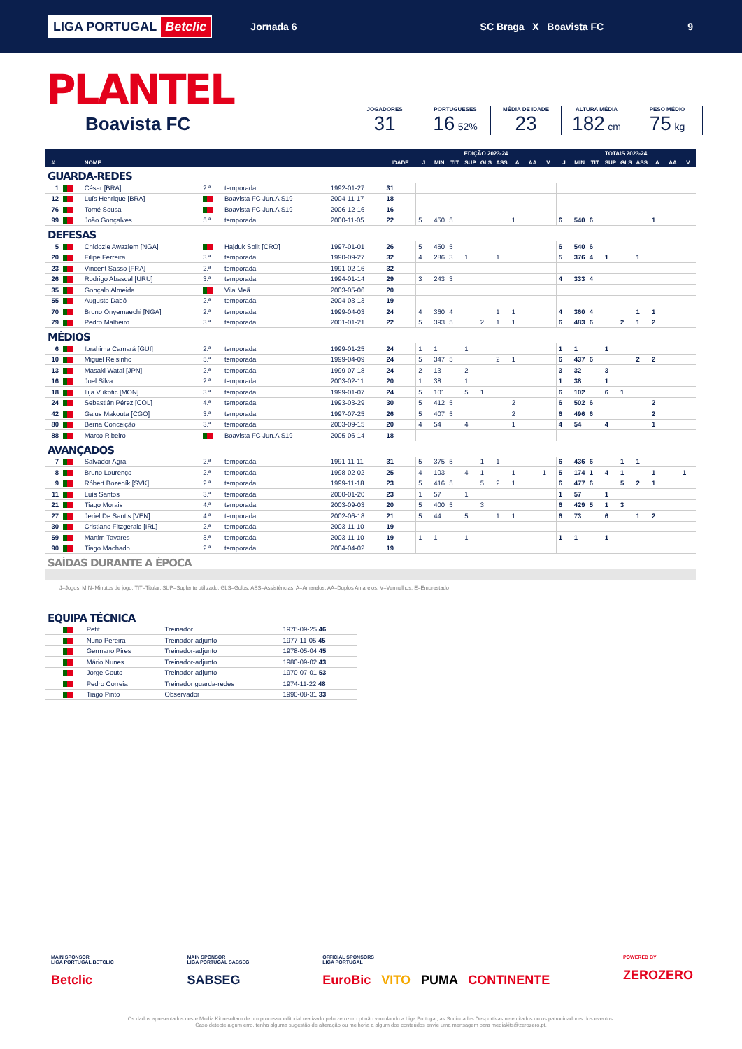LIGA PORTUGAL Betclic
Jornada 6 SC Braga X Boavista FC 9
PLANTEL
Boavista FC
JOGADORES
31
PORTUGUESES
16 52%
MÉDIA DE IDADE
23
ALTURA MÉDIA
182 cm
PESO MÉDIO
75 kg
| | | | | | | | EDIÇÃO 2023-24 | | | | | | | | | TOTAIS 2023-24 | | | | | | | | |
| --- | --- | --- | --- | --- | --- | --- | --- | --- | --- | --- | --- | --- | --- | --- | --- | --- | --- | --- | --- | --- | --- | --- | --- | --- |
| # | | NOME | | | | IDADE | J | MIN | TIT | SUP | GLS | ASS | A | AA | V | J | MIN | TIT | SUP | GLS | ASS | A | AA | V |
| GUARDA-REDES | | | | | | | | | | | | | | | | | | | | | | | | |
| 1 | | César [BRA] | 2.ª | temporada | 1992-01-27 | 31 | | | | | | | | | | | | | | | | | | |
| 12 | | Luís Henrique [BRA] | | Boavista FC Jun.A S19 | 2004-11-17 | 18 | | | | | | | | | | | | | | | | | | |
| 76 | | Tomé Sousa | | Boavista FC Jun.A S19 | 2006-12-16 | 16 | | | | | | | | | | | | | | | | | | |
| 99 | | João Gonçalves | 5.ª | temporada | 2000-11-05 | 22 | 5 | 450 | 5 | | | | 1 | | | 6 | 540 | 6 | | | | 1 | | |
| DEFESAS | | | | | | | | | | | | | | | | | | | | | | | | |
| 5 | | Chidozie Awaziem [NGA] | | Hajduk Split [CRO] | 1997-01-01 | 26 | 5 | 450 | 5 | | | | | | | 6 | 540 | 6 | | | | | | |
| 20 | | Filipe Ferreira | 3.ª | temporada | 1990-09-27 | 32 | 4 | 286 | 3 | 1 | | 1 | | | | 5 | 376 | 4 | 1 | | 1 | | | |
| 23 | | Vincent Sasso [FRA] | 2.ª | temporada | 1991-02-16 | 32 | | | | | | | | | | | | | | | | | | |
| 26 | | Rodrigo Abascal [URU] | 3.ª | temporada | 1994-01-14 | 29 | 3 | 243 | 3 | | | | | | | 4 | 333 | 4 | | | | | | |
| 35 | | Gonçalo Almeida | | Vila Meã | 2003-05-06 | 20 | | | | | | | | | | | | | | | | | | |
| 55 | | Augusto Dabó | 2.ª | temporada | 2004-03-13 | 19 | | | | | | | | | | | | | | | | | | |
| 70 | | Bruno Onyemaechi [NGA] | 2.ª | temporada | 1999-04-03 | 24 | 4 | 360 | 4 | | | 1 | 1 | | | 4 | 360 | 4 | | | 1 | 1 | | |
| 79 | | Pedro Malheiro | 3.ª | temporada | 2001-01-21 | 22 | 5 | 393 | 5 | | 2 | 1 | 1 | | | 6 | 483 | 6 | | 2 | 1 | 2 | | |
| MÉDIOS | | | | | | | | | | | | | | | | | | | | | | | | |
| 6 | | Ibrahima Camará [GUI] | 2.ª | temporada | 1999-01-25 | 24 | 1 | 1 | | 1 | | | | | | 1 | 1 | | 1 | | | | | |
| 10 | | Miguel Reisinho | 5.ª | temporada | 1999-04-09 | 24 | 5 | 347 | 5 | | | 2 | 1 | | | 6 | 437 | 6 | | | 2 | 2 | | |
| 13 | | Masaki Watai [JPN] | 2.ª | temporada | 1999-07-18 | 24 | 2 | 13 | | 2 | | | | | | 3 | 32 | | 3 | | | | | |
| 16 | | Joel Silva | 2.ª | temporada | 2003-02-11 | 20 | 1 | 38 | | 1 | | | | | | 1 | 38 | | 1 | | | | | |
| 18 | | Ilija Vukotic [MON] | 3.ª | temporada | 1999-01-07 | 24 | 5 | 101 | | 5 | 1 | | | | | 6 | 102 | | 6 | 1 | | | | |
| 24 | | Sebastián Pérez [COL] | 4.ª | temporada | 1993-03-29 | 30 | 5 | 412 | 5 | | | | 2 | | | 6 | 502 | 6 | | | | 2 | | |
| 42 | | Gaius Makouta [CGO] | 3.ª | temporada | 1997-07-25 | 26 | 5 | 407 | 5 | | | | 2 | | | 6 | 496 | 6 | | | | 2 | | |
| 80 | | Berna Conceição | 3.ª | temporada | 2003-09-15 | 20 | 4 | 54 | | 4 | | | 1 | | | 4 | 54 | | 4 | | | 1 | | |
| 88 | | Marco Ribeiro | | Boavista FC Jun.A S19 | 2005-06-14 | 18 | | | | | | | | | | | | | | | | | | |
| AVANÇADOS | | | | | | | | | | | | | | | | | | | | | | | | |
| 7 | | Salvador Agra | 2.ª | temporada | 1991-11-11 | 31 | 5 | 375 | 5 | | 1 | 1 | | | | 6 | 436 | 6 | | 1 | 1 | | | |
| 8 | | Bruno Lourenço | 2.ª | temporada | 1998-02-02 | 25 | 4 | 103 | | 4 | 1 | | 1 | | 1 | 5 | 174 | 1 | 4 | 1 | | 1 | | 1 |
| 9 | | Róbert Bozeník [SVK] | 2.ª | temporada | 1999-11-18 | 23 | 5 | 416 | 5 | | 5 | 2 | 1 | | | 6 | 477 | 6 | | 5 | 2 | 1 | | |
| 11 | | Luís Santos | 3.ª | temporada | 2000-01-20 | 23 | 1 | 57 | | 1 | | | | | | 1 | 57 | | 1 | | | | | |
| 21 | | Tiago Morais | 4.ª | temporada | 2003-09-03 | 20 | 5 | 400 | 5 | | 3 | | | | | 6 | 429 | 5 | 1 | 3 | | | | |
| 27 | | Jeriel De Santis [VEN] | 4.ª | temporada | 2002-06-18 | 21 | 5 | 44 | | 5 | | 1 | 1 | | | 6 | 73 | | 6 | | 1 | 2 | | |
| 30 | | Cristiano Fitzgerald [IRL] | 2.ª | temporada | 2003-11-10 | 19 | | | | | | | | | | | | | | | | | | |
| 59 | | Martim Tavares | 3.ª | temporada | 2003-11-10 | 19 | 1 | 1 | | 1 | | | | | | 1 | 1 | | 1 | | | | | |
| 90 | | Tiago Machado | 2.ª | temporada | 2004-04-02 | 19 | | | | | | | | | | | | | | | | | | |
| SAÍDAS DURANTE A ÉPOCA | | | | | | | | | | | | | | | | | | | | | | | | |
J=Jogos, MIN=Minutos de jogo, TIT=Titular, SUP=Suplente utilizado, GLS=Golos, ASS=Assistências, A=Amarelos, AA=Duplos Amarelos, V=Vermelhos, E=Emprestado
| EQUIPA TÉCNICA | | | | |
| | | Petit | Treinador | 1976-09-25 46 |
| | | Nuno Pereira | Treinador-adjunto | 1977-11-05 45 |
| | | Germano Pires | Treinador-adjunto | 1978-05-04 45 |
| | | Mário Nunes | Treinador-adjunto | 1980-09-02 43 |
| | | Jorge Couto | Treinador-adjunto | 1970-07-01 53 |
| | | Pedro Correia | Treinador guarda-redes | 1974-11-22 48 |
| | | Tiago Pinto | Observador | 1990-08-31 33 |
MAIN SPONSOR
LIGA PORTUGAL BETCLIC
Betclic
MAIN SPONSOR
LIGA PORTUGAL SABSEG
SABSEG
OFFICIAL SPONSORS
LIGA PORTUGAL
EuroBic VITO PUMA CONTINENTE
POWERED BY
ZEROZERO
Os dados apresentados neste Media Kit resultam de um processo editorial realizado pelo zerozero.pt não vinculando a Liga Portugal, as Sociedades Desportivas nele citados ou os patrocinadores dos eventos.
Caso detecte algum erro, tenha alguma sugestão de alteração ou melhoria a algum dos conteúdos envie uma mensagem para mediakits@zerozero.pt.